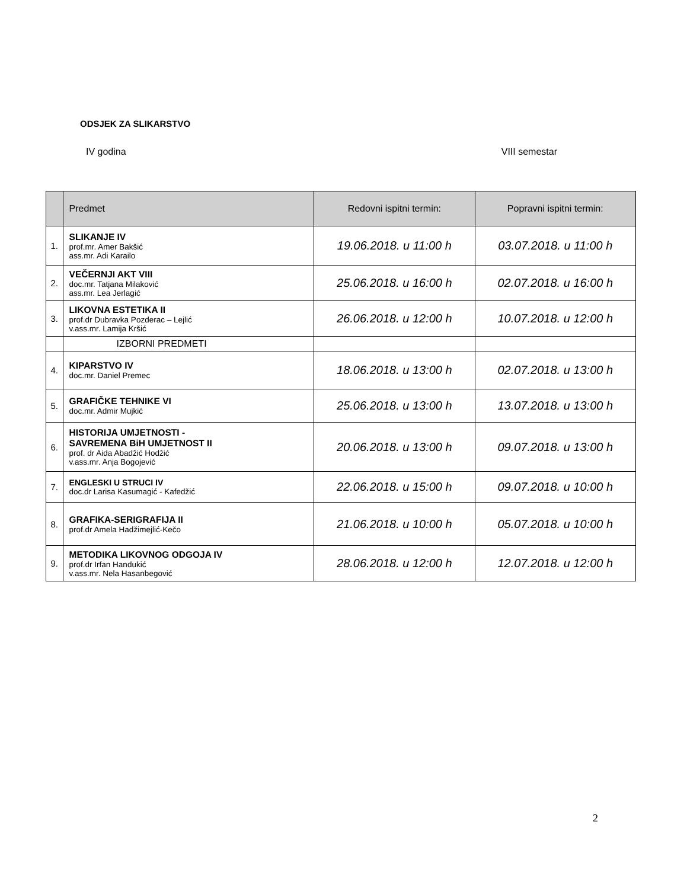ODSJEK ZA SLIKARSTVO
IV godina VIII semestar
| | Predmet | Redovni ispitni termin: | Popravni ispitni termin: |
| --- | --- | --- | --- |
| 1. | SLIKANJE IV prof.mr. Amer Bakšić ass.mr. Adi Karailo | 19.06.2018. u 11:00 h | 03.07.2018. u 11:00 h |
| 2. | VEČERNJI AKT VIII doc.mr. Tatjana Milaković ass.mr. Lea Jerlagić | 25.06.2018. u 16:00 h | 02.07.2018. u 16:00 h |
| 3. | LIKOVNA ESTETIKA II prof.dr Dubravka Pozderac – Lejlić v.ass.mr. Lamija Kršić | 26.06.2018. u 12:00 h | 10.07.2018. u 12:00 h |
| | IZBORNI PREDMETI | | |
| 4. | KIPARSTVO IV doc.mr. Daniel Premec | 18.06.2018. u 13:00 h | 02.07.2018. u 13:00 h |
| 5. | GRAFIČKE TEHNIKE VI doc.mr. Admir Mujkić | 25.06.2018. u 13:00 h | 13.07.2018. u 13:00 h |
| 6. | HISTORIJA UMJETNOSTI - SAVREMENA BiH UMJETNOST II prof. dr Aida Abadžić Hodžić v.ass.mr. Anja Bogojević | 20.06.2018. u 13:00 h | 09.07.2018. u 13:00 h |
| 7. | ENGLESKI U STRUCI IV doc.dr Larisa Kasumagić - Kafedžić | 22.06.2018. u 15:00 h | 09.07.2018. u 10:00 h |
| 8. | GRAFIKA-SERIGRAFIJA II prof.dr Amela Hadžimejlić-Kečo | 21.06.2018. u 10:00 h | 05.07.2018. u 10:00 h |
| 9. | METODIKA LIKOVNOG ODGOJA IV prof.dr Irfan Handukić v.ass.mr. Nela Hasanbegović | 28.06.2018. u 12:00 h | 12.07.2018. u 12:00 h |
2